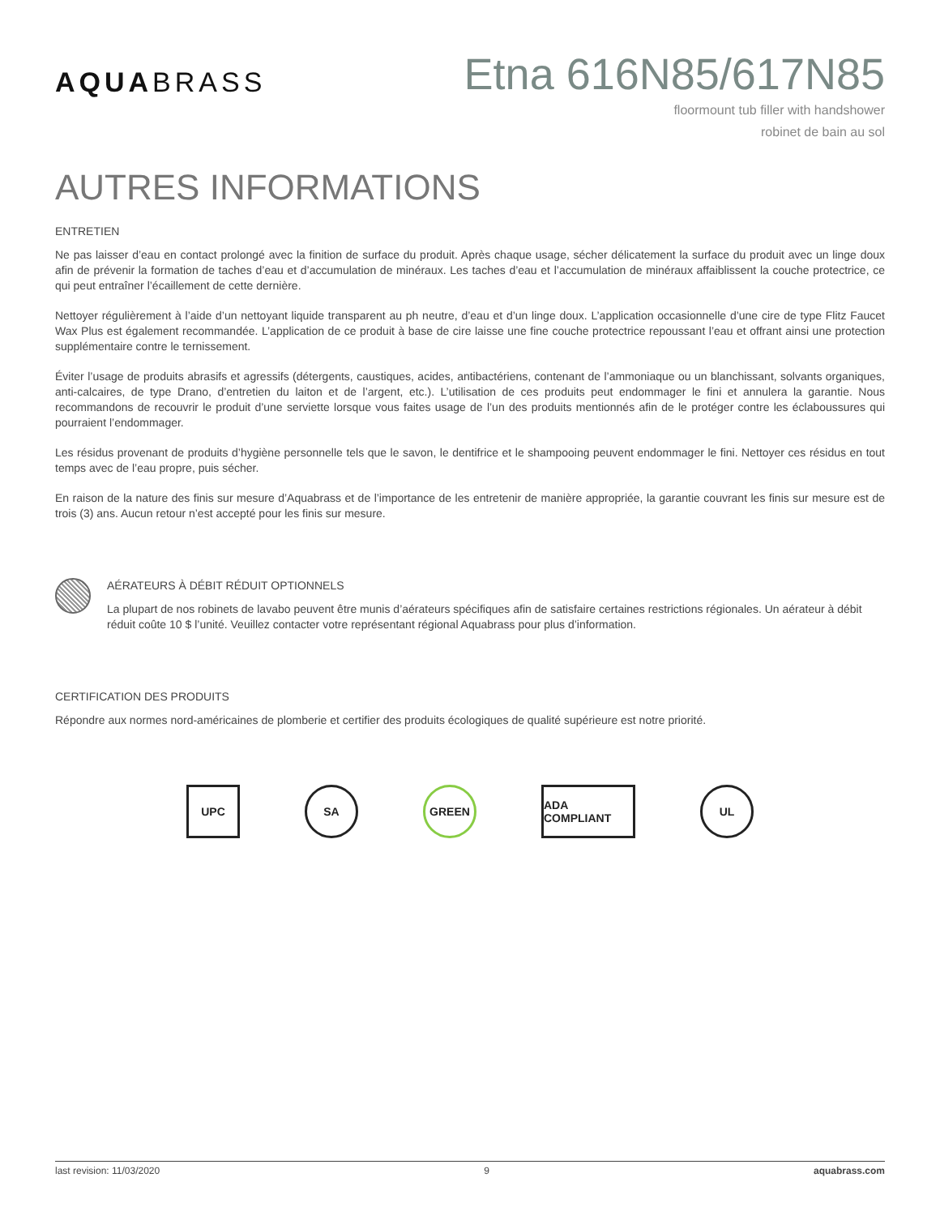AQUABRASS
Etna 616N85/617N85
floormount tub filler with handshower
robinet de bain au sol
AUTRES INFORMATIONS
ENTRETIEN
Ne pas laisser d’eau en contact prolongé avec la finition de surface du produit. Après chaque usage, sécher délicatement la surface du produit avec un linge doux afin de prévenir la formation de taches d’eau et d’accumulation de minéraux. Les taches d’eau et l’accumulation de minéraux affaiblissent la couche protectrice, ce qui peut entraîner l’écaillement de cette dernière.
Nettoyer régulièrement à l’aide d’un nettoyant liquide transparent au ph neutre, d’eau et d’un linge doux. L’application occasionnelle d’une cire de type Flitz Faucet Wax Plus est également recommandée. L’application de ce produit à base de cire laisse une fine couche protectrice repoussant l’eau et offrant ainsi une protection supplémentaire contre le ternissement.
Éviter l’usage de produits abrasifs et agressifs (détergents, caustiques, acides, antibactériens, contenant de l’ammoniaque ou un blanchissant, solvants organiques, anti-calcaires, de type Drano, d’entretien du laiton et de l’argent, etc.). L’utilisation de ces produits peut endommager le fini et annulera la garantie. Nous recommandons de recouvrir le produit d’une serviette lorsque vous faites usage de l’un des produits mentionnés afin de le protéger contre les éclaboussures qui pourraient l’endommager.
Les résidus provenant de produits d’hygiène personnelle tels que le savon, le dentifrice et le shampooing peuvent endommager le fini. Nettoyer ces résidus en tout temps avec de l’eau propre, puis sécher.
En raison de la nature des finis sur mesure d’Aquabrass et de l’importance de les entretenir de manière appropriée, la garantie couvrant les finis sur mesure est de trois (3) ans. Aucun retour n’est accepté pour les finis sur mesure.
AÉRATEURS À DÉBIT RÉDUIT OPTIONNELS
La plupart de nos robinets de lavabo peuvent être munis d’aérateurs spécifiques afin de satisfaire certaines restrictions régionales. Un aérateur à débit réduit coûte 10 $ l’unité. Veuillez contacter votre représentant régional Aquabrass pour plus d’information.
CERTIFICATION DES PRODUITS
Répondre aux normes nord-américaines de plomberie et certifier des produits écologiques de qualité supérieure est notre priorité.
UPC SA GREEN ADA COMPLIANT UL
last revision: 11/03/2020 9 aquabrass.com